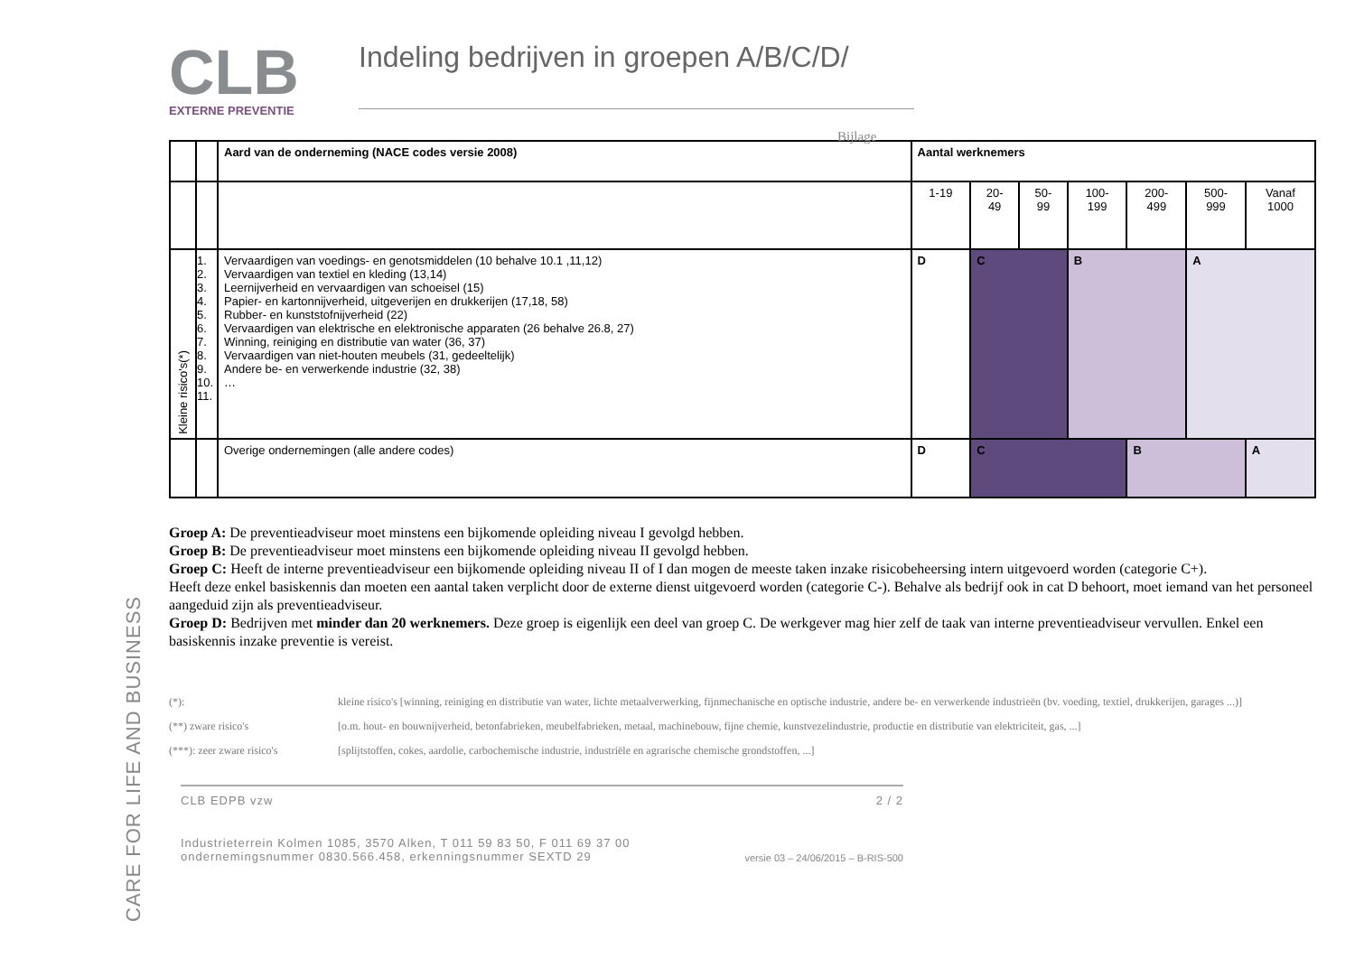CARE FOR LIFE AND BUSINESS
CLB
EXTERNE PREVENTIE
Indeling bedrijven in groepen A/B/C/D/
Bijlage
| | | Aard van de onderneming (NACE codes versie 2008) | Aantal werknemers | | | | | | |
| | | | 1-19 | 20- 49 | 50- 99 | 100- 199 | 200- 499 | 500- 999 | Vanaf 1000 |
| Kleine risico's(*) | 1. 2. 3. 4. 5. 6. 7. 8. 9. 10. 11. | Vervaardigen van voedings- en genotsmiddelen (10 behalve 10.1 ,11,12) Vervaardigen van textiel en kleding (13,14) Leernijverheid en vervaardigen van schoeisel (15) Papier- en kartonnijverheid, uitgeverijen en drukkerijen (17,18, 58) Rubber- en kunststofnijverheid (22) Vervaardigen van elektrische en elektronische apparaten (26 behalve 26.8, 27) Winning, reiniging en distributie van water (36, 37) Vervaardigen van niet-houten meubels (31, gedeeltelijk) Andere be- en verwerkende industrie (32, 38) … | D | C | | B | | A | |
| | | Overige ondernemingen (alle andere codes) | D | C | | | B | | A |
Groep A: De preventieadviseur moet minstens een bijkomende opleiding niveau I gevolgd hebben.
Groep B: De preventieadviseur moet minstens een bijkomende opleiding niveau II gevolgd hebben.
Groep C: Heeft de interne preventieadviseur een bijkomende opleiding niveau II of I dan mogen de meeste taken inzake risicobeheersing intern uitgevoerd worden (categorie C+).
Heeft deze enkel basiskennis dan moeten een aantal taken verplicht door de externe dienst uitgevoerd worden (categorie C-). Behalve als bedrijf ook in cat D behoort, moet iemand van het personeel aangeduid zijn als preventieadviseur.
Groep D: Bedrijven met minder dan 20 werknemers. Deze groep is eigenlijk een deel van groep C. De werkgever mag hier zelf de taak van interne preventieadviseur vervullen. Enkel een basiskennis inzake preventie is vereist.
(*): kleine risico's [winning, reiniging en distributie van water, lichte metaalverwerking, fijnmechanische en optische industrie, andere be- en verwerkende industrieën (bv. voeding, textiel, drukkerijen, garages ...)]
(**) zware risico's [o.m. hout- en bouwnijverheid, betonfabrieken, meubelfabrieken, metaal, machinebouw, fijne chemie, kunstvezelindustrie, productie en distributie van elektriciteit, gas, ...]
(***): zeer zware risico's [splijtstoffen, cokes, aardolie, carbochemische industrie, industriële en agrarische chemische grondstoffen, ...]
CLB EDPB vzw 2 / 2
Industrieterrein Kolmen 1085, 3570 Alken, T 011 59 83 50, F 011 69 37 00
ondernemingsnummer 0830.566.458, erkenningsnummer SEXTD 29 versie 03 – 24/06/2015 – B-RIS-500